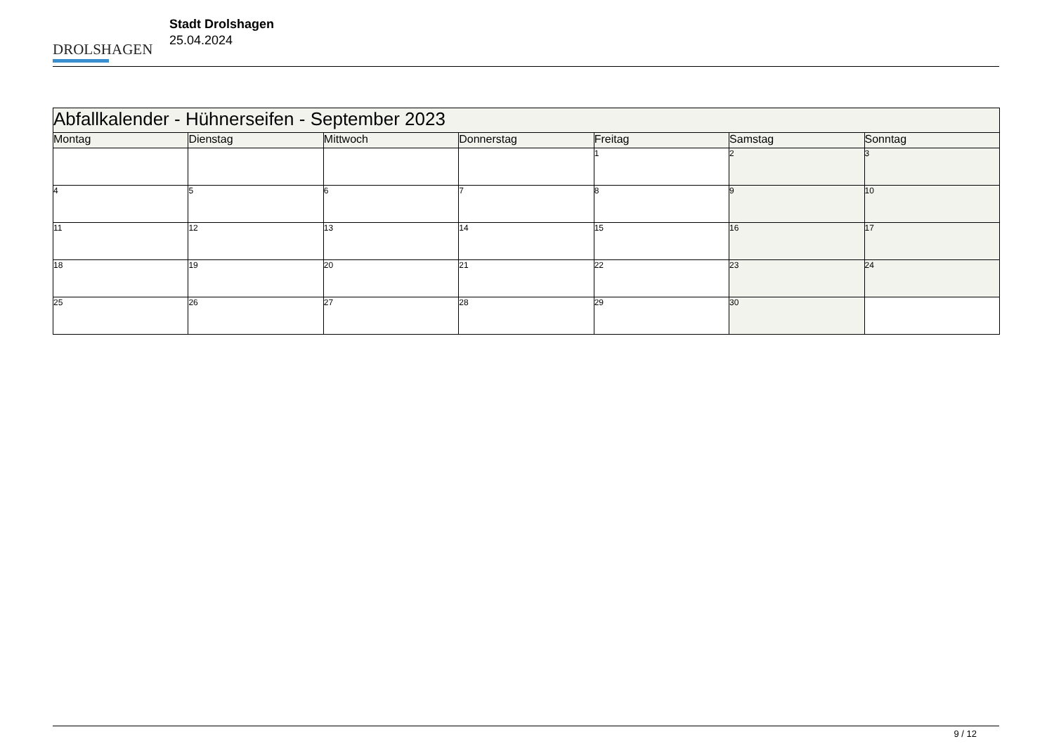DROLSHAGEN
Stadt Drolshagen
25.04.2024
| Abfallkalender - Hühnerseifen - September 2023 | | | | | | |
| Montag | Dienstag | Mittwoch | Donnerstag | Freitag | Samstag | Sonntag |
| | | | | 1 | 2 | 3 |
| 4 | 5 | 6 | 7 | 8 | 9 | 10 |
| 11 | 12 | 13 | 14 | 15 | 16 | 17 |
| 18 | 19 | 20 | 21 | 22 | 23 | 24 |
| 25 | 26 | 27 | 28 | 29 | 30 | |
9 / 12